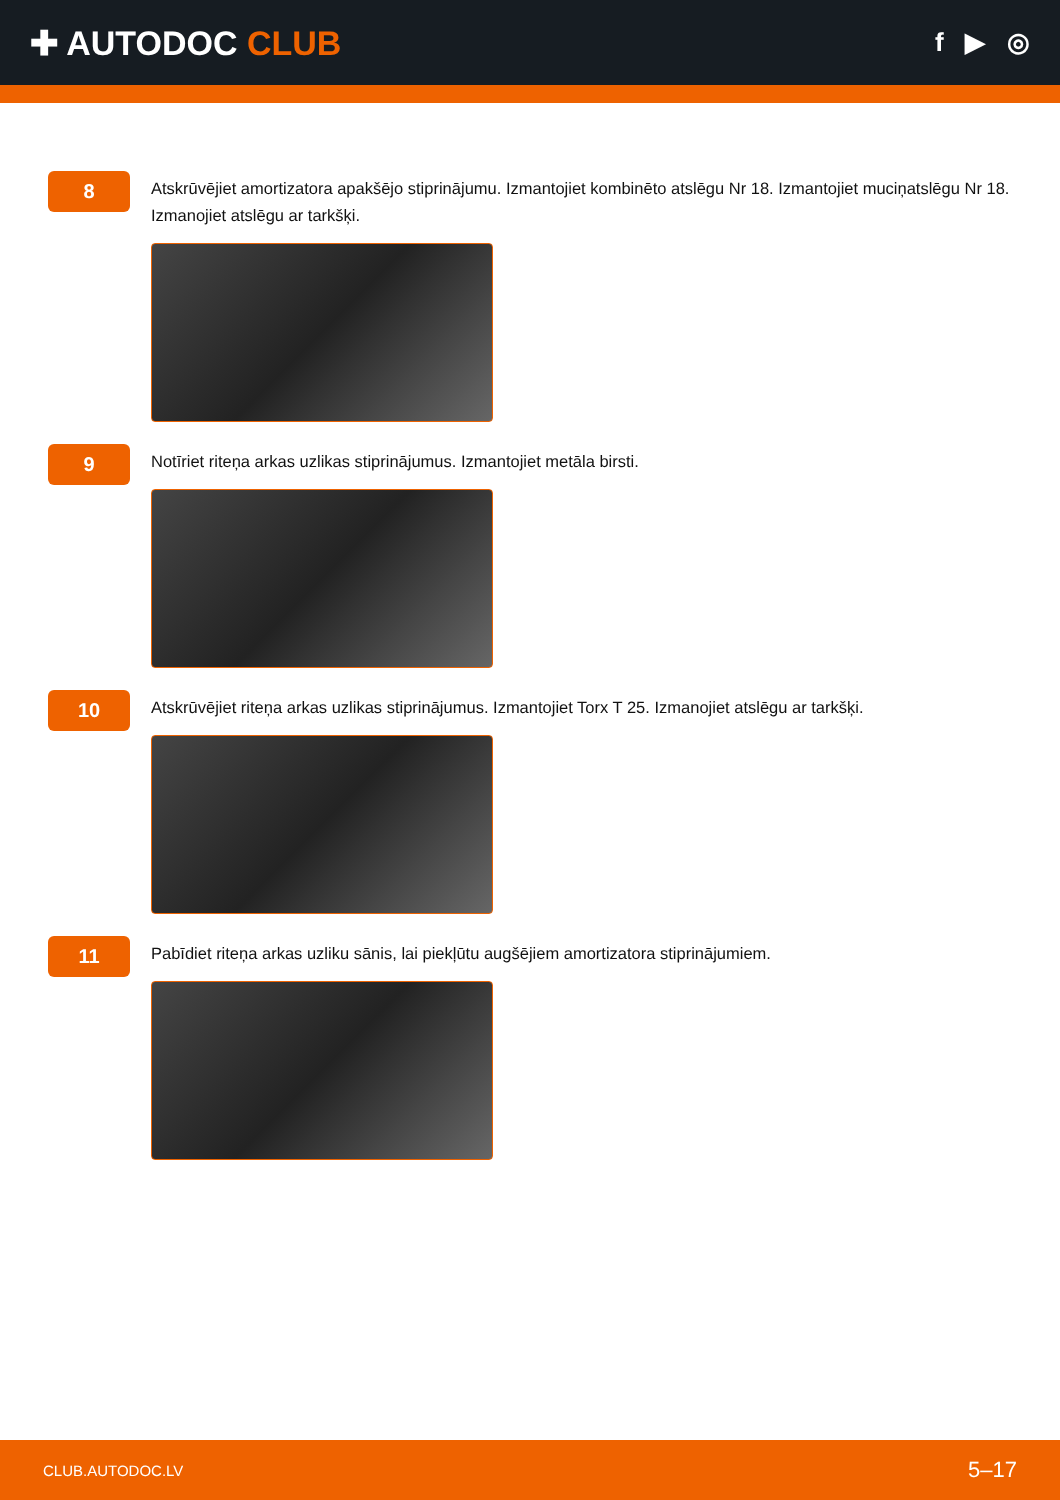✚ AUTODOC CLUB
f ▶ ◎
8
Atskrūvējiet amortizatora apakšējo stiprinājumu. Izmantojiet kombinēto atslēgu Nr 18. Izmantojiet muciņatslēgu Nr 18. Izmanojiet atslēgu ar tarkšķi.
9
Notīriet riteņa arkas uzlikas stiprinājumus. Izmantojiet metāla birsti.
10
Atskrūvējiet riteņa arkas uzlikas stiprinājumus. Izmantojiet Torx T 25. Izmanojiet atslēgu ar tarkšķi.
11
Pabīdiet riteņa arkas uzliku sānis, lai piekļūtu augšējiem amortizatora stiprinājumiem.
CLUB.AUTODOC.LV 5–17